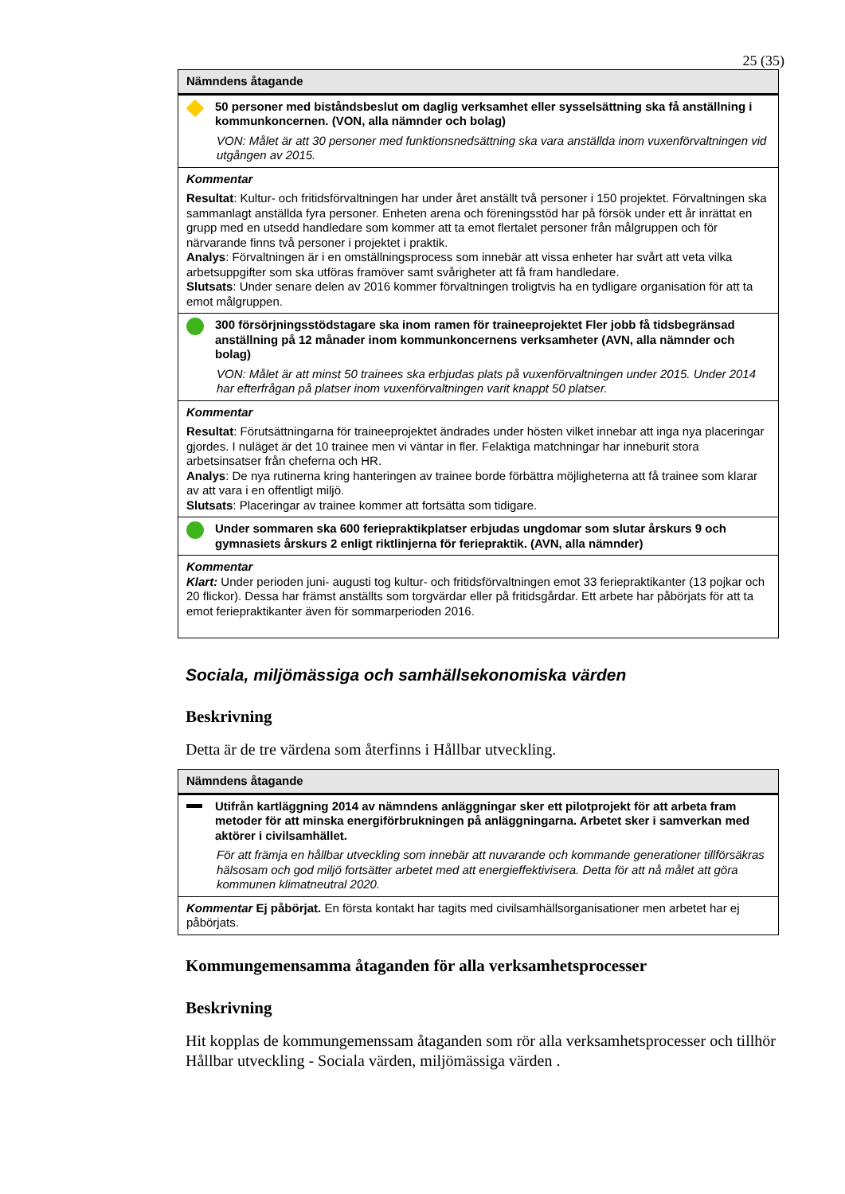25 (35)
| Nämndens åtagande | |
| --- | --- |
| | 50 personer med biståndsbeslut om daglig verksamhet eller sysselsättning ska få anställning i kommunkoncernen. (VON, alla nämnder och bolag) VON: Målet är att 30 personer med funktionsnedsättning ska vara anställda inom vuxenförvaltningen vid utgången av 2015. |
| Kommentar Resultat : Kultur- och fritidsförvaltningen har under året anställt två personer i 150 projektet. Förvaltningen ska sammanlagt anställda fyra personer. Enheten arena och föreningsstöd har på försök under ett år inrättat en grupp med en utsedd handledare som kommer att ta emot flertalet personer från målgruppen och för närvarande finns två personer i projektet i praktik. Analys : Förvaltningen är i en omställningsprocess som innebär att vissa enheter har svårt att veta vilka arbetsuppgifter som ska utföras framöver samt svårigheter att få fram handledare. Slutsats : Under senare delen av 2016 kommer förvaltningen troligtvis ha en tydligare organisation för att ta emot målgruppen. | |
| | 300 försörjningsstödstagare ska inom ramen för traineeprojektet Fler jobb få tidsbegränsad anställning på 12 månader inom kommunkoncernens verksamheter (AVN, alla nämnder och bolag) VON: Målet är att minst 50 trainees ska erbjudas plats på vuxenförvaltningen under 2015. Under 2014 har efterfrågan på platser inom vuxenförvaltningen varit knappt 50 platser. |
| Kommentar Resultat : Förutsättningarna för traineeprojektet ändrades under hösten vilket innebar att inga nya placeringar gjordes. I nuläget är det 10 trainee men vi väntar in fler. Felaktiga matchningar har inneburit stora arbetsinsatser från cheferna och HR. Analys : De nya rutinerna kring hanteringen av trainee borde förbättra möjligheterna att få trainee som klarar av att vara i en offentligt miljö. Slutsats : Placeringar av trainee kommer att fortsätta som tidigare. | |
| | Under sommaren ska 600 feriepraktikplatser erbjudas ungdomar som slutar årskurs 9 och gymnasiets årskurs 2 enligt riktlinjerna för feriepraktik. (AVN, alla nämnder) |
| Kommentar Klart: Under perioden juni- augusti tog kultur- och fritidsförvaltningen emot 33 feriepraktikanter (13 pojkar och 20 flickor). Dessa har främst anställts som torgvärdar eller på fritidsgårdar. Ett arbete har påbörjats för att ta emot feriepraktikanter även för sommarperioden 2016. | |
Sociala, miljömässiga och samhällsekonomiska värden
Beskrivning
Detta är de tre värdena som återfinns i Hållbar utveckling.
| Nämndens åtagande | |
| --- | --- |
| | Utifrån kartläggning 2014 av nämndens anläggningar sker ett pilotprojekt för att arbeta fram metoder för att minska energiförbrukningen på anläggningarna. Arbetet sker i samverkan med aktörer i civilsamhället. För att främja en hållbar utveckling som innebär att nuvarande och kommande generationer tillförsäkras hälsosam och god miljö fortsätter arbetet med att energieffektivisera. Detta för att nå målet att göra kommunen klimatneutral 2020. |
| Kommentar Ej påbörjat. En första kontakt har tagits med civilsamhällsorganisationer men arbetet har ej påbörjats. | |
Kommungemensamma åtaganden för alla verksamhetsprocesser
Beskrivning
Hit kopplas de kommungemenssam åtaganden som rör alla verksamhetsprocesser och tillhör Hållbar utveckling - Sociala värden, miljömässiga värden .